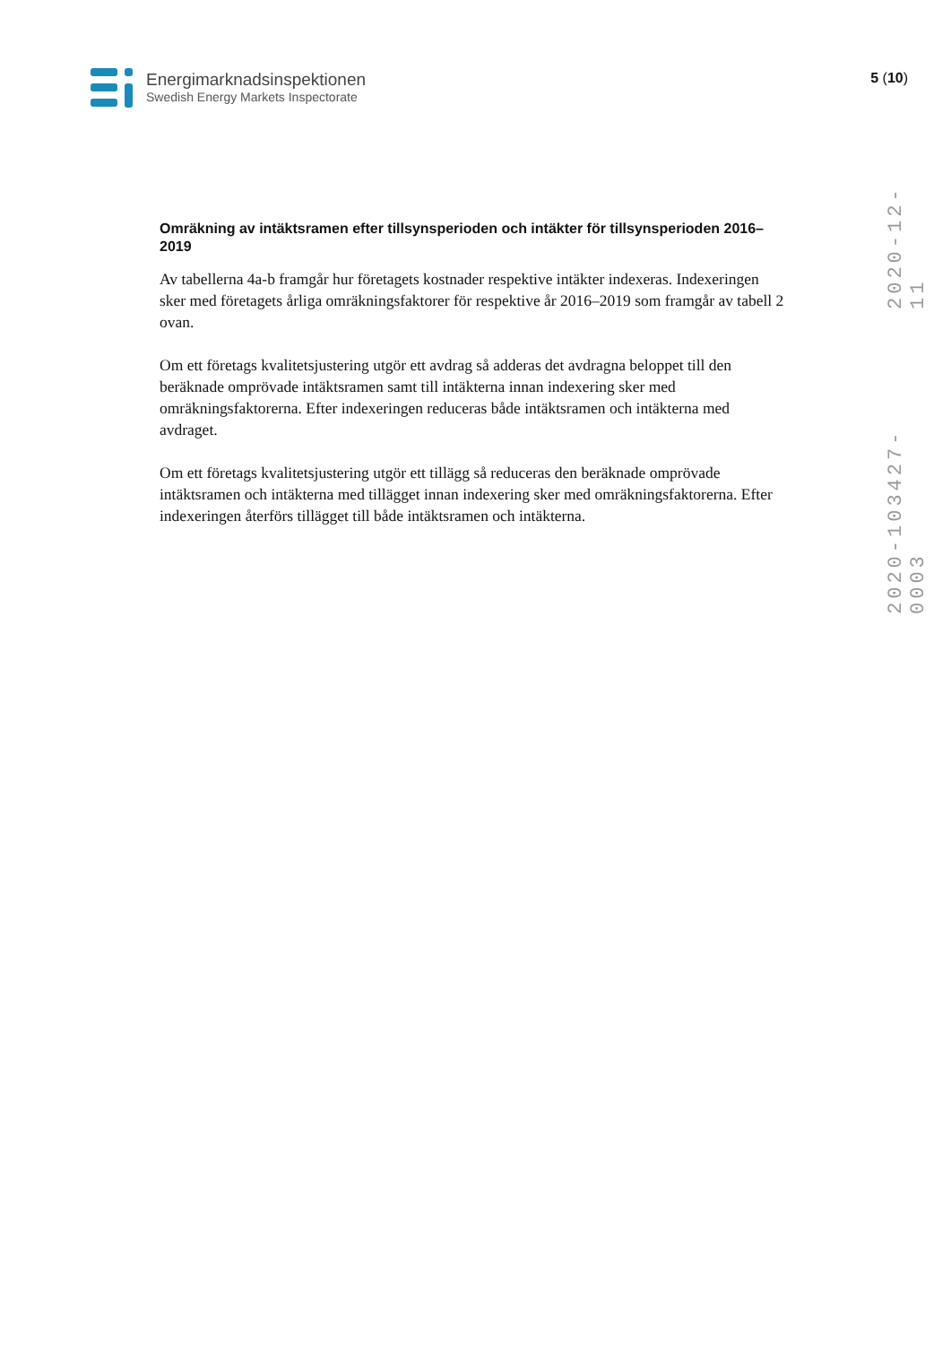Energimarknadsinspektionen
Swedish Energy Markets Inspectorate
5 (10)
2020-12-11
2020-103427-0003
Omräkning av intäktsramen efter tillsynsperioden och intäkter för tillsynsperioden 2016–2019
Av tabellerna 4a-b framgår hur företagets kostnader respektive intäkter indexeras. Indexeringen sker med företagets årliga omräkningsfaktorer för respektive år 2016–2019 som framgår av tabell 2 ovan.
Om ett företags kvalitetsjustering utgör ett avdrag så adderas det avdragna beloppet till den beräknade omprövade intäktsramen samt till intäkterna innan indexering sker med omräkningsfaktorerna. Efter indexeringen reduceras både intäktsramen och intäkterna med avdraget.
Om ett företags kvalitetsjustering utgör ett tillägg så reduceras den beräknade omprövade intäktsramen och intäkterna med tillägget innan indexering sker med omräkningsfaktorerna. Efter indexeringen återförs tillägget till både intäktsramen och intäkterna.